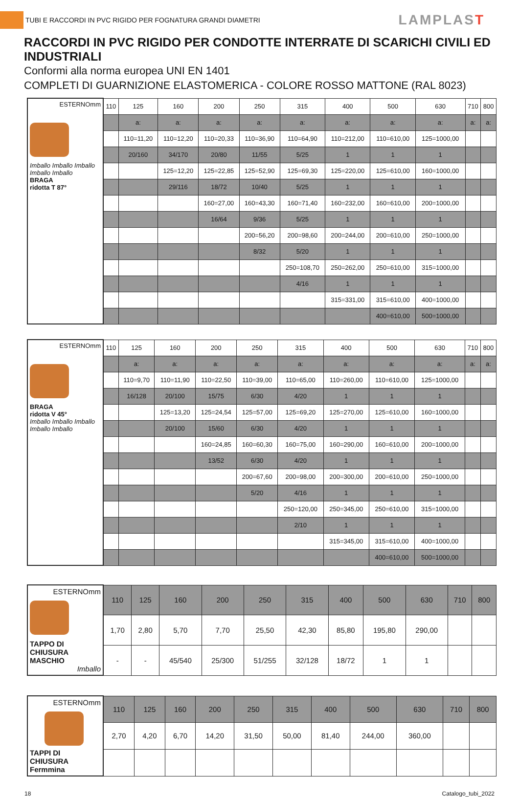TUBI E RACCORDI IN PVC RIGIDO PER FOGNATURA GRANDI DIAMETRI
LAMPLAST
RACCORDI IN PVC RIGIDO PER CONDOTTE INTERRATE DI SCARICHI CIVILI ED INDUSTRIALI
Conformi alla norma europea UNI EN 1401
COMPLETI DI GUARNIZIONE ELASTOMERICA - COLORE ROSSO MATTONE (RAL 8023)
| ESTERNOmm Imballo Imballo Imballo Imballo Imballo BRAGA ridotta T 87° | 110 | 125 | 160 | 200 | 250 | 315 | 400 | 500 | 630 | 710 | 800 |
| | | a: | a: | a: | a: | a: | a: | a: | a: | a: | a: |
| | | 110=11,20 | 110=12,20 | 110=20,33 | 110=36,90 | 110=64,90 | 110=212,00 | 110=610,00 | 125=1000,00 | | |
| | | 20/160 | 34/170 | 20/80 | 11/55 | 5/25 | 1 | 1 | 1 | | |
| | | | 125=12,20 | 125=22,85 | 125=52,90 | 125=69,30 | 125=220,00 | 125=610,00 | 160=1000,00 | | |
| | | | 29/116 | 18/72 | 10/40 | 5/25 | 1 | 1 | 1 | | |
| | | | | 160=27,00 | 160=43,30 | 160=71,40 | 160=232,00 | 160=610,00 | 200=1000,00 | | |
| | | | | 16/64 | 9/36 | 5/25 | 1 | 1 | 1 | | |
| | | | | | 200=56,20 | 200=98,60 | 200=244,00 | 200=610,00 | 250=1000,00 | | |
| | | | | | 8/32 | 5/20 | 1 | 1 | 1 | | |
| | | | | | | 250=108,70 | 250=262,00 | 250=610,00 | 315=1000,00 | | |
| | | | | | | 4/16 | 1 | 1 | 1 | | |
| | | | | | | | 315=331,00 | 315=610,00 | 400=1000,00 | | |
| | | | | | | | | 400=610,00 | 500=1000,00 | | |
| ESTERNOmm BRAGA ridotta V 45° Imballo Imballo Imballo Imballo Imballo | 110 | 125 | 160 | 200 | 250 | 315 | 400 | 500 | 630 | 710 | 800 |
| | | a: | a: | a: | a: | a: | a: | a: | a: | a: | a: |
| | | 110=9,70 | 110=11,90 | 110=22,50 | 110=39,00 | 110=65,00 | 110=260,00 | 110=610,00 | 125=1000,00 | | |
| | | 16/128 | 20/100 | 15/75 | 6/30 | 4/20 | 1 | 1 | 1 | | |
| | | | 125=13,20 | 125=24,54 | 125=57,00 | 125=69,20 | 125=270,00 | 125=610,00 | 160=1000,00 | | |
| | | | 20/100 | 15/60 | 6/30 | 4/20 | 1 | 1 | 1 | | |
| | | | | 160=24,85 | 160=60,30 | 160=75,00 | 160=290,00 | 160=610,00 | 200=1000,00 | | |
| | | | | 13/52 | 6/30 | 4/20 | 1 | 1 | 1 | | |
| | | | | | 200=67,60 | 200=98,00 | 200=300,00 | 200=610,00 | 250=1000,00 | | |
| | | | | | 5/20 | 4/16 | 1 | 1 | 1 | | |
| | | | | | | 250=120,00 | 250=345,00 | 250=610,00 | 315=1000,00 | | |
| | | | | | | 2/10 | 1 | 1 | 1 | | |
| | | | | | | | 315=345,00 | 315=610,00 | 400=1000,00 | | |
| | | | | | | | | 400=610,00 | 500=1000,00 | | |
| ESTERNOmm TAPPO DI CHIUSURA MASCHIO Imballo | 110 | 125 | 160 | 200 | 250 | 315 | 400 | 500 | 630 | 710 | 800 |
| | 1,70 | 2,80 | 5,70 | 7,70 | 25,50 | 42,30 | 85,80 | 195,80 | 290,00 | | |
| | - | - | 45/540 | 25/300 | 51/255 | 32/128 | 18/72 | 1 | 1 | | |
| ESTERNOmm TAPPI DI CHIUSURA Fermmina | 110 | 125 | 160 | 200 | 250 | 315 | 400 | 500 | 630 | 710 | 800 |
| | 2,70 | 4,20 | 6,70 | 14,20 | 31,50 | 50,00 | 81,40 | 244,00 | 360,00 | | |
18 Catalogo_tubi_2022